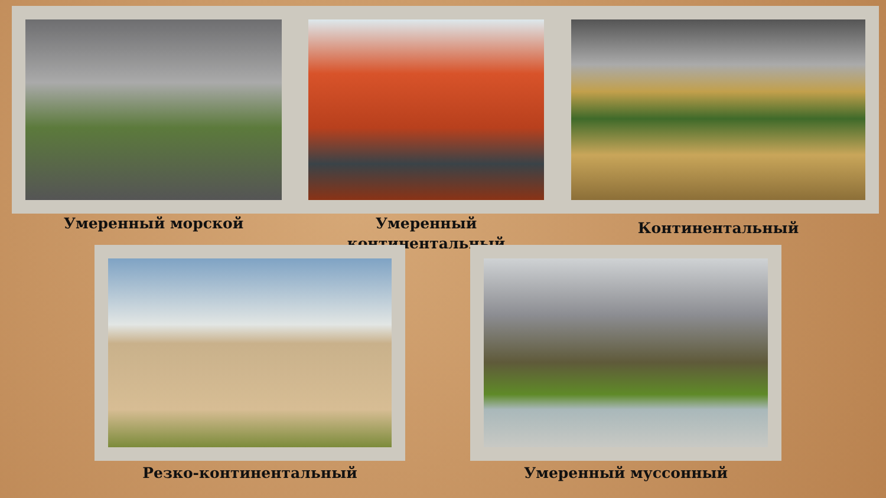Умеренный морской
Умеренный
континентальный
Континентальный
Резко-континентальный Умеренный муссонный